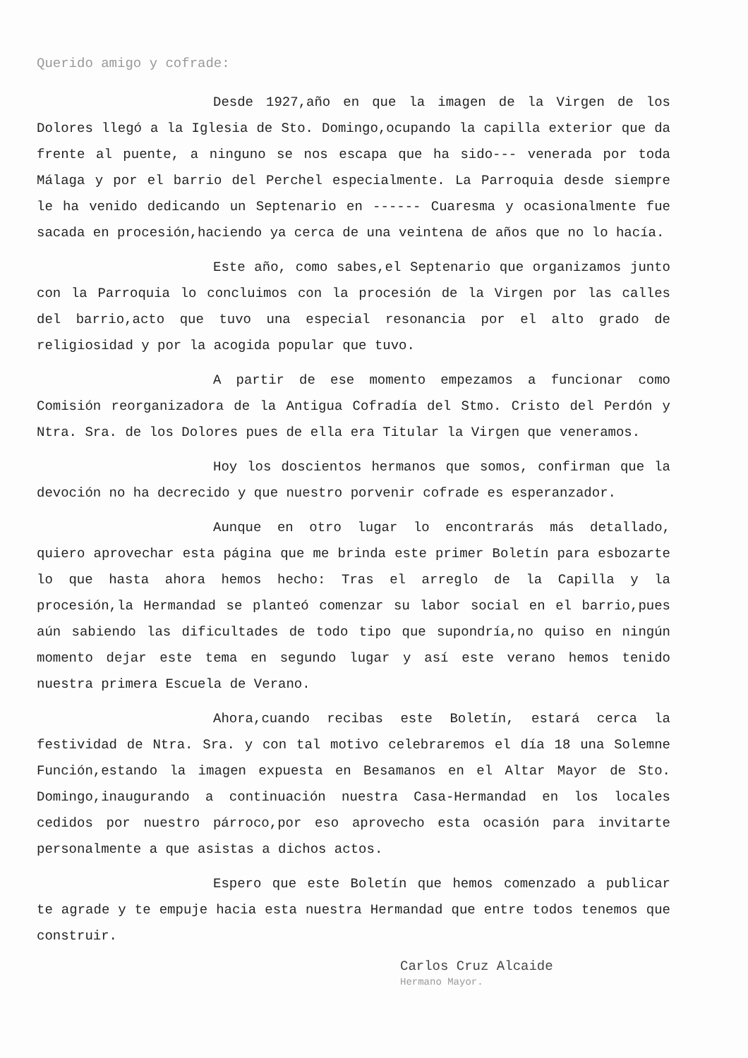Querido amigo y cofrade:
Desde 1927,año en que la imagen de la Virgen de los Dolores llegó a la Iglesia de Sto. Domingo,ocupando la capilla exterior que da frente al puente, a ninguno se nos escapa que ha sido--- venerada por toda Málaga y por el barrio del Perchel especialmente. La Parroquia desde siempre le ha venido dedicando un Septenario en ------ Cuaresma y ocasionalmente fue sacada en procesión,haciendo ya cerca de una veintena de años que no lo hacía.
Este año, como sabes,el Septenario que organizamos junto con la Parroquia lo concluimos con la procesión de la Virgen por las calles del barrio,acto que tuvo una especial resonancia por el alto grado de religiosidad y por la acogida popular que tuvo.
A partir de ese momento empezamos a funcionar como Comisión reorganizadora de la Antigua Cofradía del Stmo. Cristo del Perdón y Ntra. Sra. de los Dolores pues de ella era Titular la Virgen que veneramos.
Hoy los doscientos hermanos que somos, confirman que la devoción no ha decrecido y que nuestro porvenir cofrade es esperanzador.
Aunque en otro lugar lo encontrarás más detallado, quiero aprovechar esta página que me brinda este primer Boletín para esbozarte lo que hasta ahora hemos hecho: Tras el arreglo de la Capilla y la procesión,la Hermandad se planteó comenzar su labor social en el barrio,pues aún sabiendo las dificultades de todo tipo que supondría,no quiso en ningún momento dejar este tema en segundo lugar y así este verano hemos tenido nuestra primera Escuela de Verano.
Ahora,cuando recibas este Boletín, estará cerca la festividad de Ntra. Sra. y con tal motivo celebraremos el día 18 una Solemne Función,estando la imagen expuesta en Besamanos en el Altar Mayor de Sto. Domingo,inaugurando a continuación nuestra Casa-Hermandad en los locales cedidos por nuestro párroco,por eso aprovecho esta ocasión para invitarte personalmente a que asistas a dichos actos.
Espero que este Boletín que hemos comenzado a publicar te agrade y te empuje hacia esta nuestra Hermandad que entre todos tenemos que construir.
Carlos Cruz Alcaide
Hermano Mayor.